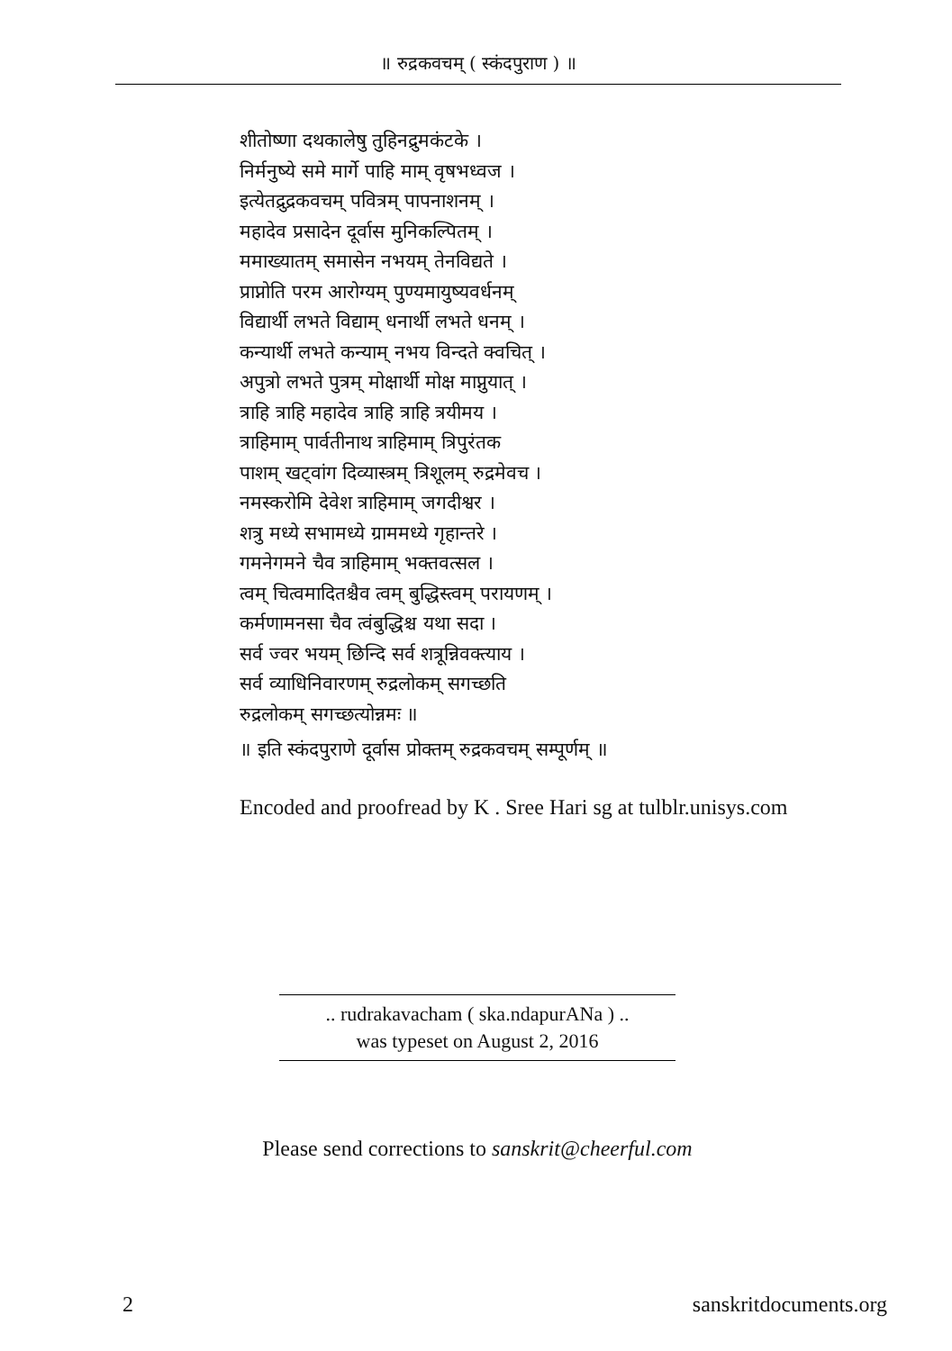॥ रुद्रकवचम् ( स्कंदपुराण ) ॥
शीतोष्णा दथकालेषु तुहिनद्रुमकंटके ।
निर्मनुष्ये समे मार्गे पाहि माम् वृषभध्वज ।
इत्येतद्रुद्रकवचम् पवित्रम् पापनाशनम् ।
महादेव प्रसादेन दूर्वास मुनिकल्पितम् ।
ममाख्यातम् समासेन नभयम् तेनविद्यते ।
प्राप्नोति परम आरोग्यम् पुण्यमायुष्यवर्धनम्
विद्यार्थी लभते विद्याम् धनार्थी लभते धनम् ।
कन्यार्थी लभते कन्याम् नभय विन्दते क्वचित् ।
अपुत्रो लभते पुत्रम् मोक्षार्थी मोक्ष माप्नुयात् ।
त्राहि त्राहि महादेव त्राहि त्राहि त्रयीमय ।
त्राहिमाम् पार्वतीनाथ त्राहिमाम् त्रिपुरंतक
पाशम् खट्वांग दिव्यास्त्रम् त्रिशूलम् रुद्रमेवच ।
नमस्करोमि देवेश त्राहिमाम् जगदीश्वर ।
शत्रु मध्ये सभामध्ये ग्राममध्ये गृहान्तरे ।
गमनेगमने चैव त्राहिमाम् भक्तवत्सल ।
त्वम् चित्वमादितश्चैव त्वम् बुद्धिस्त्वम् परायणम् ।
कर्मणामनसा चैव त्वंबुद्धिश्च यथा सदा ।
सर्व ज्वर भयम् छिन्दि सर्व शत्रून्निवक्त्याय ।
सर्व व्याधिनिवारणम् रुद्रलोकम् सगच्छति
रुद्रलोकम् सगच्छत्योन्नमः ॥
॥ इति स्कंदपुराणे दूर्वास प्रोक्तम् रुद्रकवचम् सम्पूर्णम् ॥
Encoded and proofread by K . Sree Hari sg at tulblr.unisys.com
.. rudrakavacham ( ska.ndapurANa ) ..
was typeset on August 2, 2016
Please send corrections to sanskrit@cheerful.com
2 sanskritdocuments.org